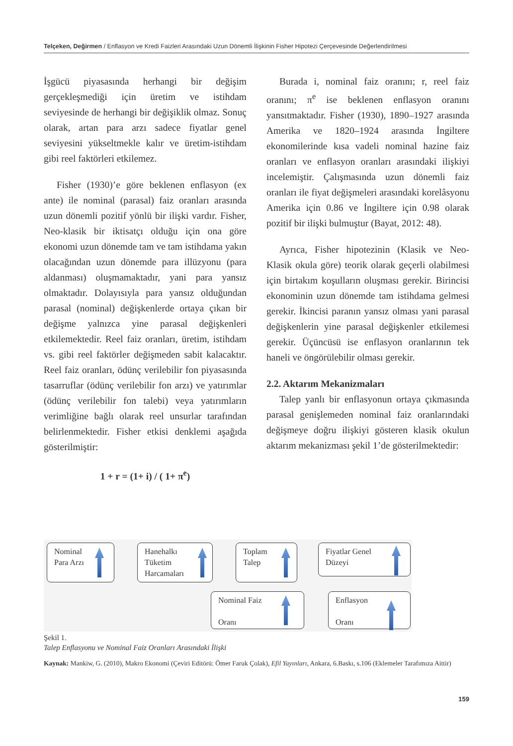Telçeken, Değirmen / Enflasyon ve Kredi Faizleri Arasındaki Uzun Dönemli İlişkinin Fisher Hipotezi Çerçevesinde Değerlendirilmesi
İşgücü piyasasında herhangi bir değişim gerçekleşmediği için üretim ve istihdam seviyesinde de herhangi bir değişiklik olmaz. Sonuç olarak, artan para arzı sadece fiyatlar genel seviyesini yükseltmekle kalır ve üretim-istihdam gibi reel faktörleri etkilemez.
Fisher (1930)’e göre beklenen enflasyon (ex ante) ile nominal (parasal) faiz oranları arasında uzun dönemli pozitif yönlü bir ilişki vardır. Fisher, Neo-klasik bir iktisatçı olduğu için ona göre ekonomi uzun dönemde tam ve tam istihdama yakın olacağından uzun dönemde para illüzyonu (para aldanması) oluşmamaktadır, yani para yansız olmaktadır. Dolayısıyla para yansız olduğundan parasal (nominal) değişkenlerde ortaya çıkan bir değişme yalnızca yine parasal değişkenleri etkilemektedir. Reel faiz oranları, üretim, istihdam vs. gibi reel faktörler değişmeden sabit kalacaktır. Reel faiz oranları, ödünç verilebilir fon piyasasında tasarruflar (ödünç verilebilir fon arzı) ve yatırımlar (ödünç verilebilir fon talebi) veya yatırımların verimliğine bağlı olarak reel unsurlar tarafından belirlenmektedir. Fisher etkisi denklemi aşağıda gösterilmiştir:
1 + r = (1+ i) / ( 1+ π<sup>e</sup>)
Burada i, nominal faiz oranını; r, reel faiz oranını; π<sup>e</sup> ise beklenen enflasyon oranını yansıtmaktadır. Fisher (1930), 1890–1927 arasında Amerika ve 1820–1924 arasında İngiltere ekonomilerinde kısa vadeli nominal hazine faiz oranları ve enflasyon oranları arasındaki ilişkiyi incelemiştir. Çalışmasında uzun dönemli faiz oranları ile fiyat değişmeleri arasındaki korelâsyonu Amerika için 0.86 ve İngiltere için 0.98 olarak pozitif bir ilişki bulmuştur (Bayat, 2012: 48).
Ayrıca, Fisher hipotezinin (Klasik ve Neo-Klasik okula göre) teorik olarak geçerli olabilmesi için birtakım koşulların oluşması gerekir. Birincisi ekonominin uzun dönemde tam istihdama gelmesi gerekir. İkincisi paranın yansız olması yani parasal değişkenlerin yine parasal değişkenler etkilemesi gerekir. Üçüncüsü ise enflasyon oranlarının tek haneli ve öngörülebilir olması gerekir.
2.2. Aktarım Mekanizmaları
Talep yanlı bir enflasyonun ortaya çıkmasında parasal genişlemeden nominal faiz oranlarındaki değişmeye doğru ilişkiyi gösteren klasik okulun aktarım mekanizması şekil 1’de gösterilmektedir:
Nominal
Para Arzı
Hanehalkı
Tüketim
Harcamaları
Toplam
Talep
Fiyatlar Genel
Düzeyi
Nominal Faiz
Oranı
Enflasyon
Oranı
Şekil 1.
Talep Enflasyonu ve Nominal Faiz Oranları Arasındaki İlişki
Kaynak: Mankiw, G. (2010), Makro Ekonomi (Çeviri Editörü: Ömer Faruk Çolak), Efil Yayınları, Ankara, 6.Baskı, s.106 (Eklemeler Tarafımıza Aittir)
159